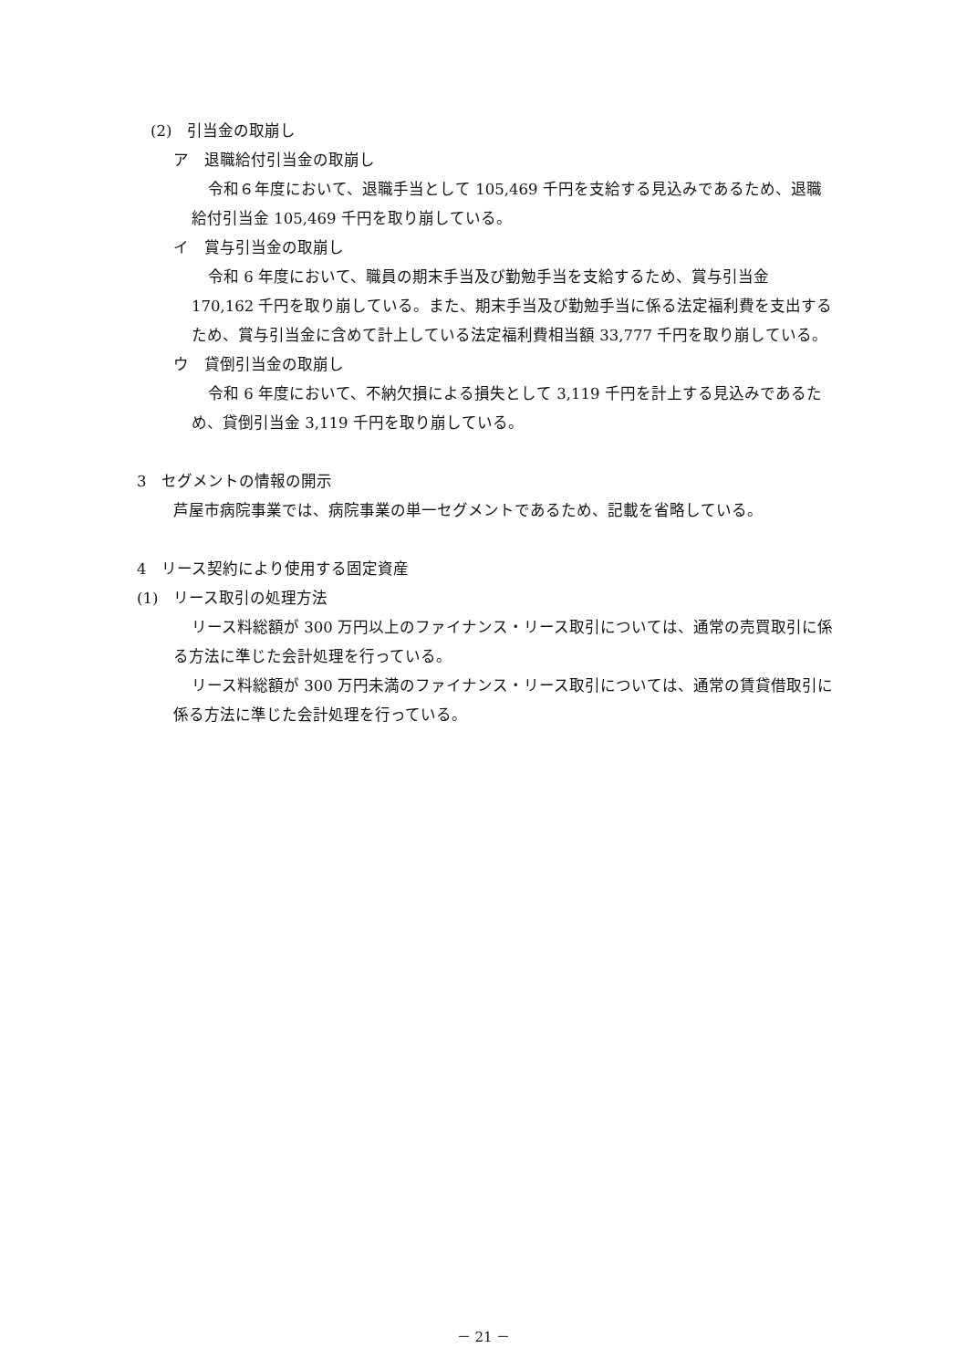(2)　引当金の取崩し
ア　退職給付引当金の取崩し
令和６年度において、退職手当として 105,469 千円を支給する見込みであるため、退職給付引当金 105,469 千円を取り崩している。
イ　賞与引当金の取崩し
令和 6 年度において、職員の期末手当及び勤勉手当を支給するため、賞与引当金 170,162 千円を取り崩している。また、期末手当及び勤勉手当に係る法定福利費を支出するため、賞与引当金に含めて計上している法定福利費相当額 33,777 千円を取り崩している。
ウ　貸倒引当金の取崩し
令和 6 年度において、不納欠損による損失として 3,119 千円を計上する見込みであるため、貸倒引当金 3,119 千円を取り崩している。
3　セグメントの情報の開示
芦屋市病院事業では、病院事業の単一セグメントであるため、記載を省略している。
4　リース契約により使用する固定資産
(1)　リース取引の処理方法
リース料総額が 300 万円以上のファイナンス・リース取引については、通常の売買取引に係る方法に準じた会計処理を行っている。
リース料総額が 300 万円未満のファイナンス・リース取引については、通常の賃貸借取引に係る方法に準じた会計処理を行っている。
－ 21 －